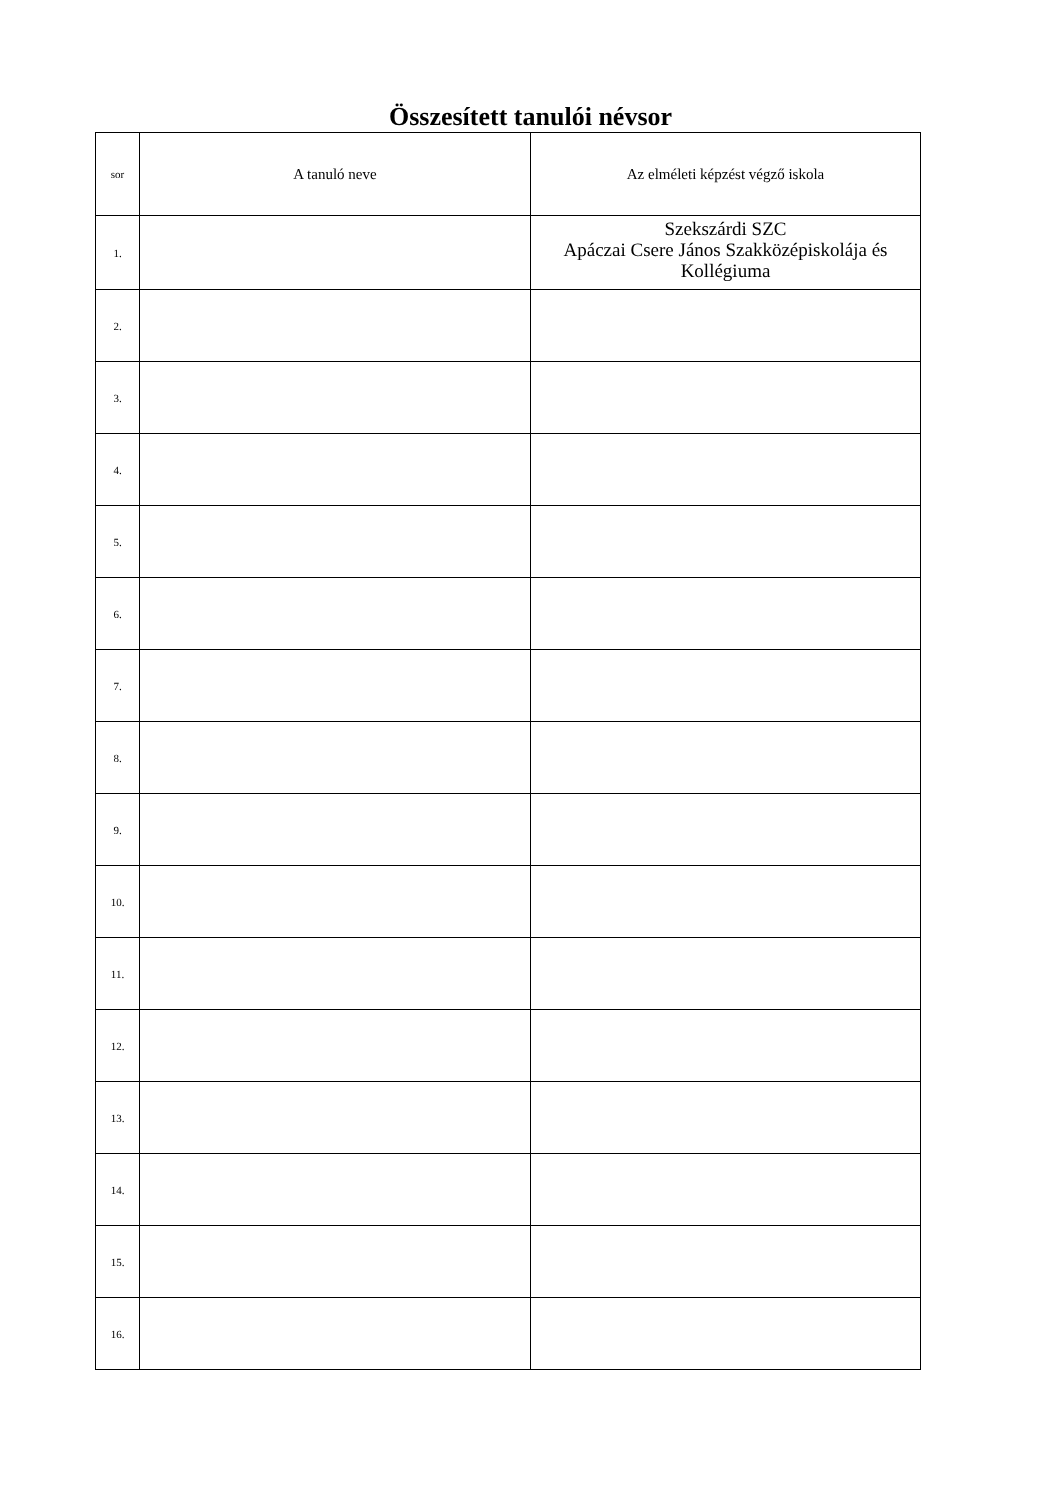Összesített tanulói névsor
| sor | A tanuló neve | Az elméleti képzést végző iskola |
| --- | --- | --- |
| 1. | | Szekszárdi SZC Apáczai Csere János Szakközépiskolája és Kollégiuma |
| 2. | | |
| 3. | | |
| 4. | | |
| 5. | | |
| 6. | | |
| 7. | | |
| 8. | | |
| 9. | | |
| 10. | | |
| 11. | | |
| 12. | | |
| 13. | | |
| 14. | | |
| 15. | | |
| 16. | | |